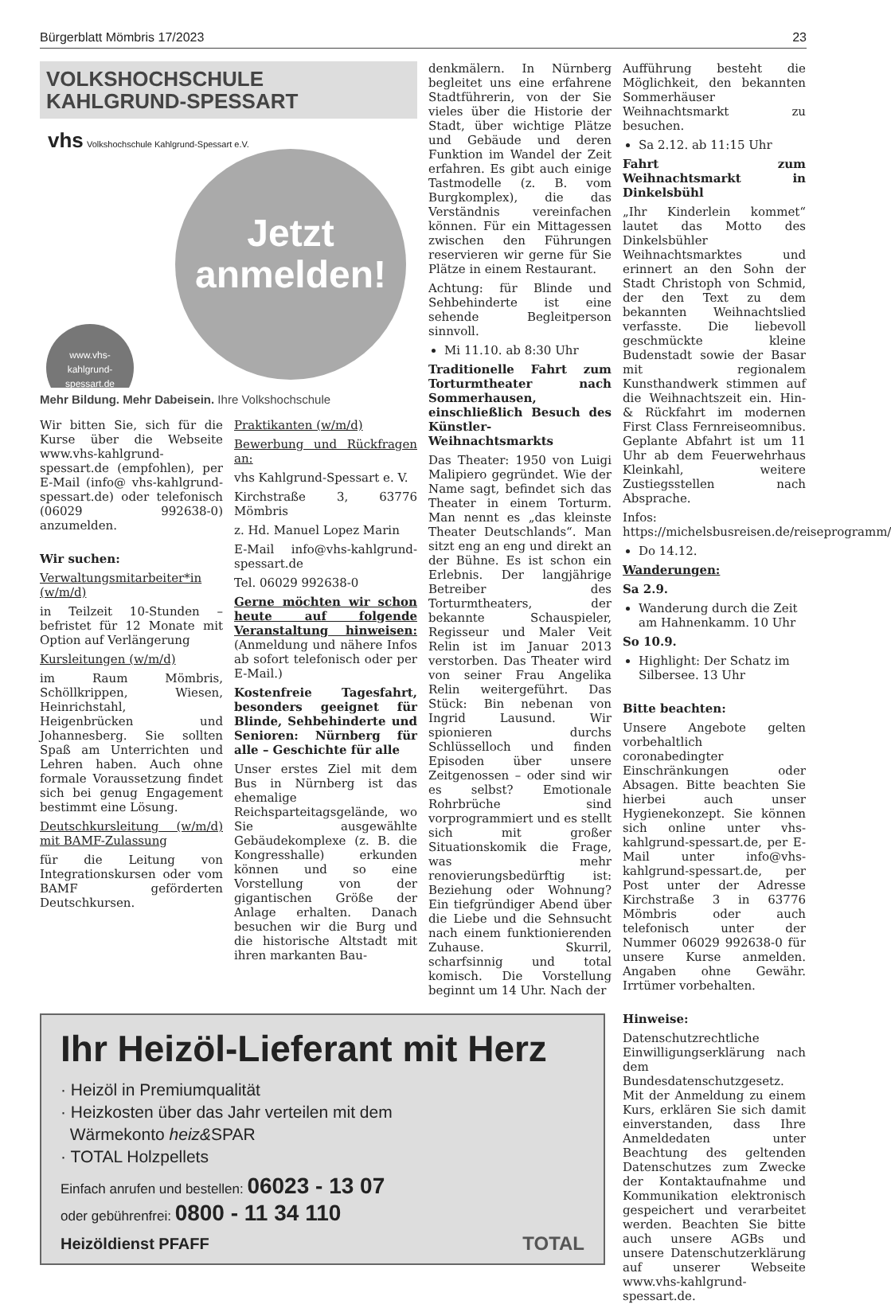Bürgerblatt Mömbris 17/2023 23
VOLKSHOCHSCHULE
KAHLGRUND-SPESSART
vhs Volkshochschule Kahlgrund-Spessart e.V.
Jetzt
anmelden!
www.vhs-
kahlgrund-
spessart.de
Mehr Bildung. Mehr Dabeisein. Ihre Volkshochschule
Wir bitten Sie, sich für die Kurse über die Webseite www.vhs-kahlgrund-spessart.de (empfohlen), per E-Mail (info@ vhs-kahlgrund-spessart.de) oder telefonisch (06029 992638-0) anzumelden.
Wir suchen:
Verwaltungsmitarbeiter*in (w/m/d)
in Teilzeit 10-Stunden – befristet für 12 Monate mit Option auf Verlängerung
Kursleitungen (w/m/d)
im Raum Mömbris, Schöllkrippen, Wiesen, Heinrichstahl, Heigenbrücken und Johannesberg. Sie sollten Spaß am Unterrichten und Lehren haben. Auch ohne formale Voraussetzung findet sich bei genug Engagement bestimmt eine Lösung.
Deutschkursleitung (w/m/d) mit BAMF-Zulassung
für die Leitung von Integrationskursen oder vom BAMF geförderten Deutschkursen.
Praktikanten (w/m/d)
Bewerbung und Rückfragen an:
vhs Kahlgrund-Spessart e. V.
Kirchstraße 3, 63776 Mömbris
z. Hd. Manuel Lopez Marin
E-Mail info@vhs-kahlgrund-spessart.de
Tel. 06029 992638-0
Gerne möchten wir schon heute auf folgende Veranstaltung hinweisen: (Anmeldung und nähere Infos ab sofort telefonisch oder per E-Mail.)
Kostenfreie Tagesfahrt, besonders geeignet für Blinde, Sehbehinderte und Senioren: Nürnberg für alle – Geschichte für alle
Unser erstes Ziel mit dem Bus in Nürnberg ist das ehemalige Reichsparteitagsgelände, wo Sie ausgewählte Gebäudekomplexe (z. B. die Kongresshalle) erkunden können und so eine Vorstellung von der gigantischen Größe der Anlage erhalten. Danach besuchen wir die Burg und die historische Altstadt mit ihren markanten Bau-
denkmälern. In Nürnberg begleitet uns eine erfahrene Stadtführerin, von der Sie vieles über die Historie der Stadt, über wichtige Plätze und Gebäude und deren Funktion im Wandel der Zeit erfahren. Es gibt auch einige Tastmodelle (z. B. vom Burgkomplex), die das Verständnis vereinfachen können. Für ein Mittagessen zwischen den Führungen reservieren wir gerne für Sie Plätze in einem Restaurant.
Achtung: für Blinde und Sehbehinderte ist eine sehende Begleitperson sinnvoll.
Mi 11.10. ab 8:30 Uhr
Traditionelle Fahrt zum Torturmtheater nach Sommerhausen, einschließlich Besuch des Künstler-Weihnachtsmarkts
Das Theater: 1950 von Luigi Malipiero gegründet. Wie der Name sagt, befindet sich das Theater in einem Torturm. Man nennt es „das kleinste Theater Deutschlands“. Man sitzt eng an eng und direkt an der Bühne. Es ist schon ein Erlebnis. Der langjährige Betreiber des Torturmtheaters, der bekannte Schauspieler, Regisseur und Maler Veit Relin ist im Januar 2013 verstorben. Das Theater wird von seiner Frau Angelika Relin weitergeführt. Das Stück: Bin nebenan von Ingrid Lausund. Wir spionieren durchs Schlüsselloch und finden Episoden über unsere Zeitgenossen – oder sind wir es selbst? Emotionale Rohrbrüche sind vorprogrammiert und es stellt sich mit großer Situationskomik die Frage, was mehr renovierungsbedürftig ist: Beziehung oder Wohnung? Ein tiefgründiger Abend über die Liebe und die Sehnsucht nach einem funktionierenden Zuhause. Skurril, scharfsinnig und total komisch. Die Vorstellung beginnt um 14 Uhr. Nach der
Ihr Heizöl-Lieferant mit Herz
· Heizöl in Premiumqualität
· Heizkosten über das Jahr verteilen mit dem
Wärmekonto heiz&SPAR
· TOTAL Holzpellets
Einfach anrufen und bestellen: 06023 - 13 07
oder gebührenfrei: 0800 - 11 34 110
Heizöldienst PFAFF TOTAL
Aufführung besteht die Möglichkeit, den bekannten Sommerhäuser Weihnachtsmarkt zu besuchen.
Sa 2.12. ab 11:15 Uhr
Fahrt zum Weihnachtsmarkt in Dinkelsbühl
„Ihr Kinderlein kommet“ lautet das Motto des Dinkelsbühler Weihnachtsmarktes und erinnert an den Sohn der Stadt Christoph von Schmid, der den Text zu dem bekannten Weihnachtslied verfasste. Die liebevoll geschmückte kleine Budenstadt sowie der Basar mit regionalem Kunsthandwerk stimmen auf die Weihnachtszeit ein. Hin- & Rückfahrt im modernen First Class Fernreiseomnibus. Geplante Abfahrt ist um 11 Uhr ab dem Feuerwehrhaus Kleinkahl, weitere Zustiegsstellen nach Absprache.
Infos: https://michelsbusreisen.de/reiseprogramm/
Do 14.12.
Wanderungen:
Sa 2.9.
Wanderung durch die Zeit am Hahnenkamm. 10 Uhr
So 10.9.
Highlight: Der Schatz im Silbersee. 13 Uhr
Bitte beachten:
Unsere Angebote gelten vorbehaltlich coronabedingter Einschränkungen oder Absagen. Bitte beachten Sie hierbei auch unser Hygienekonzept. Sie können sich online unter vhs-kahlgrund-spessart.de, per E-Mail unter info@vhs-kahlgrund-spessart.de, per Post unter der Adresse Kirchstraße 3 in 63776 Mömbris oder auch telefonisch unter der Nummer 06029 992638-0 für unsere Kurse anmelden. Angaben ohne Gewähr. Irrtümer vorbehalten.
Hinweise:
Datenschutzrechtliche Einwilligungserklärung nach dem Bundesdatenschutzgesetz. Mit der Anmeldung zu einem Kurs, erklären Sie sich damit einverstanden, dass Ihre Anmeldedaten unter Beachtung des geltenden Datenschutzes zum Zwecke der Kontaktaufnahme und Kommunikation elektronisch gespeichert und verarbeitet werden. Beachten Sie bitte auch unsere AGBs und unsere Datenschutzerklärung auf unserer Webseite www.vhs-kahlgrund-spessart.de.